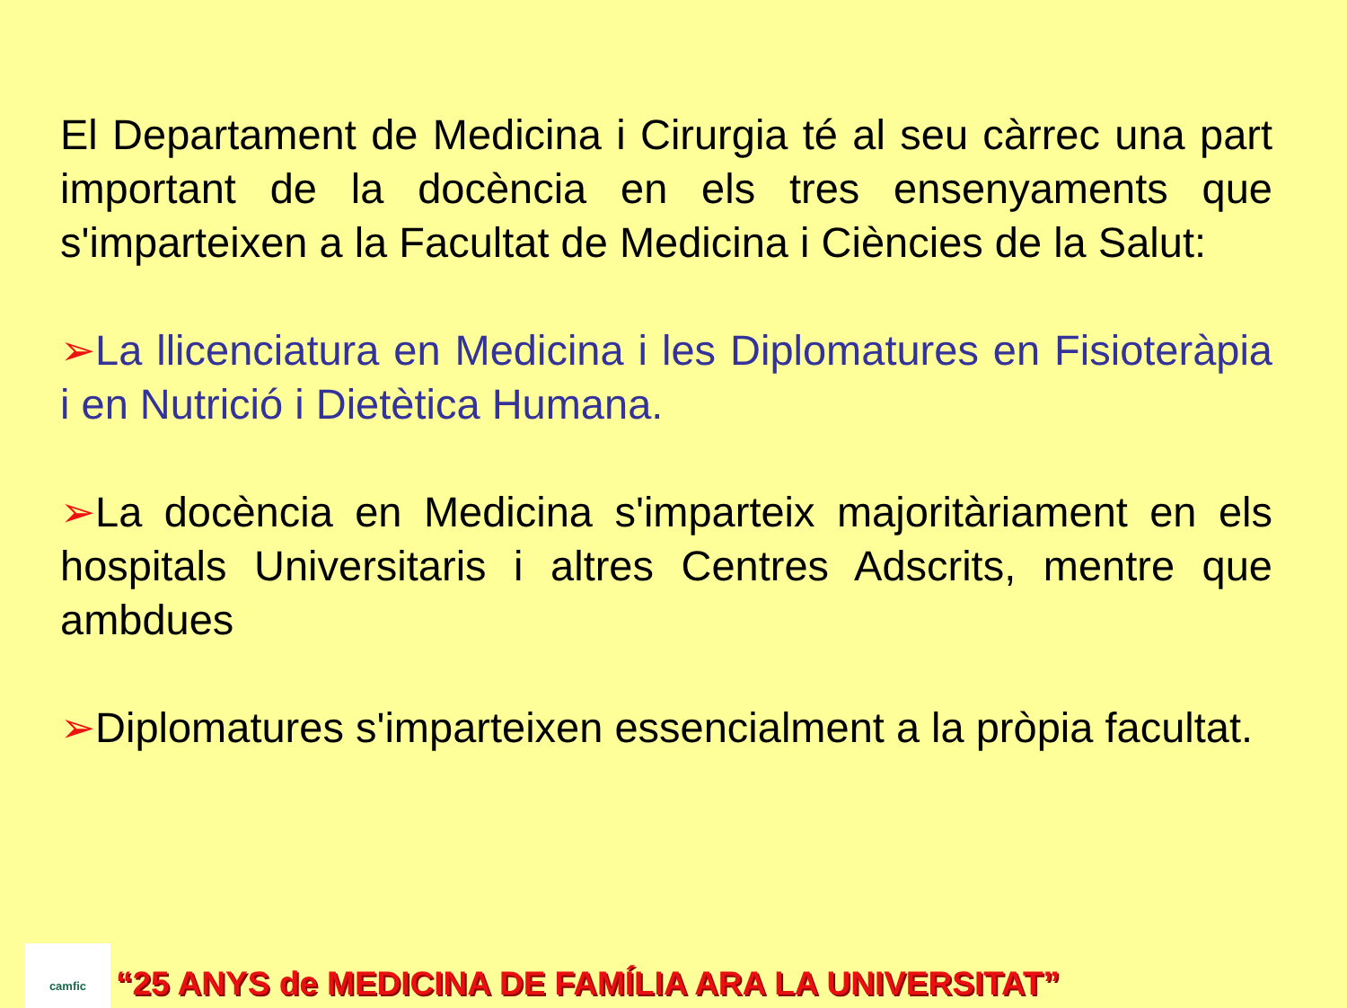El Departament de Medicina i Cirurgia té al seu càrrec una part important de la docència en els tres ensenyaments que s'imparteixen a la Facultat de Medicina i Ciències de la Salut:
➢La llicenciatura en Medicina i les Diplomatures en Fisioteràpia i en Nutrició i Dietètica Humana.
➢La docència en Medicina s'imparteix majoritàriament en els hospitals Universitaris i altres Centres Adscrits, mentre que ambdues
➢Diplomatures s'imparteixen essencialment a la pròpia facultat.
camfic
“25 ANYS de MEDICINA DE FAMÍLIA ARA LA UNIVERSITAT”